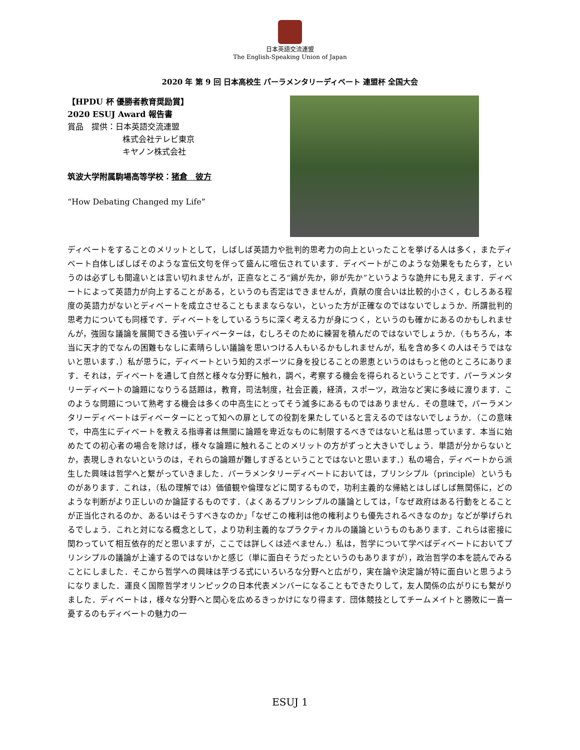日本英語交流連盟
The English-Speaking Union of Japan
2020 年 第 9 回 日本高校生 パーラメンタリーディベート 連盟杯 全国大会
【HPDU 杯 優勝者教育奨励賞】
2020 ESUJ Award 報告書
賞品　提供：日本英語交流連盟
株式会社テレビ東京
キヤノン株式会社
筑波大学附属駒場高等学校：猪倉　彼方
“How Debating Changed my Life”
ディベートをすることのメリットとして，しばしば英語力や批判的思考力の向上といったことを挙げる人は多く，またディベート自体しばしばそのような宣伝文句を伴って盛んに喧伝されています．ディベートがこのような効果をもたらす，というのは必ずしも間違いとは言い切れませんが，正直なところ“鶏が先か，卵が先か”というような詭弁にも見えます．ディベートによって英語力が向上することがある，というのも否定はできませんが，貢献の度合いは比較的小さく，むしろある程度の英語力がないとディベートを成立させることもままならない，といった方が正確なのではないでしょうか．所謂批判的思考力についても同様です．ディベートをしているうちに深く考える力が身につく，というのも確かにあるのかもしれませんが，強固な議論を展開できる強いディベーターは，むしろそのために練習を積んだのではないでしょうか．（もちろん，本当に天才的でなんの困難もなしに素晴らしい議論を思いつける人もいるかもしれませんが，私を含め多くの人はそうではないと思います．）私が思うに，ディベートという知的スポーツに身を投じることの恩恵というのはもっと他のところにあります．それは，ディベートを通して自然と様々な分野に触れ，調べ，考察する機会を得られるということです．パーラメンタリーディベートの論題になりうる話題は，教育，司法制度，社会正義，経済，スポーツ，政治など実に多岐に渡ります．このような問題について熟考する機会は多くの中高生にとってそう滅多にあるものではありません．その意味で，パーラメンタリーディベートはディベーターにとって知への扉としての役割を果たしていると言えるのではないでしょうか．（この意味で，中高生にディベートを教える指導者は無闇に論題を卑近なものに制限するべきではないと私は思っています．本当に始めたての初心者の場合を除けば，様々な論題に触れることのメリットの方がずっと大きいでしょう．単語が分からないとか，表現しきれないというのは，それらの論題が難しすぎるということではないと思います．）私の場合，ディベートから派生した興味は哲学へと繋がっていきました．パーラメンタリーディベートにおいては，プリンシプル（principle）というものがあります．これは，（私の理解では）価値観や倫理などに関するもので，功利主義的な帰結とはしばしば無関係に，どのような判断がより正しいのか論証するものです．（よくあるプリンシプルの議論としては，「なぜ政府はある行動をとることが正当化されるのか、あるいはそうすべきなのか」「なぜこの権利は他の権利よりも優先されるべきなのか」などが挙げられるでしょう．これと対になる概念として，より功利主義的なプラクティカルの議論というものもあります．これらは密接に関わっていて相互依存的だと思いますが，ここでは詳しくは述べません．）私は，哲学について学べばディベートにおいてプリンシプルの議論が上達するのではないかと感じ（単に面白そうだったというのもありますが），政治哲学の本を読んでみることにしました．そこから哲学への興味は芋づる式にいろいろな分野へと広がり，実在論や決定論が特に面白いと思うようになりました．運良く国際哲学オリンピックの日本代表メンバーになることもできたりして，友人関係の広がりにも繋がりました．ディベートは，様々な分野へと関心を広めるきっかけになり得ます．団体競技としてチームメイトと勝敗に一喜一憂するのもディベートの魅力の一
ESUJ 1